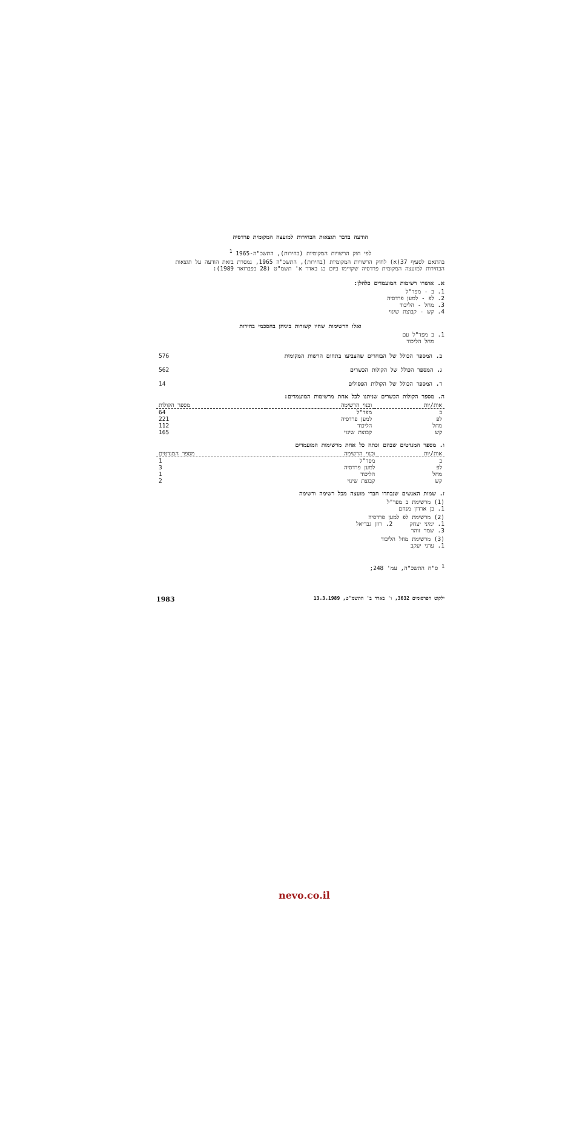הודעה בדבר תוצאות הבחירות למועצה המקומית פרדסיה
לפי חוק הרשויות המקומיות (בחירות), התשכ"ה-1965 <sup>1</sup>
בהתאם לסעיף 37(א) לחוק הרשויות המקומיות (בחירות), התשכ"ה 1965, נמסרת בזאת הודעה על תוצאות הבחירות למועצה המקומית פרדסיה שקויימו ביום כג באדר א' תשמ"ט (28 בפברואר 1989):
א. אושרו רשימות המועמדים כלהלן:
1. ב - מפד"ל
2. לפ - למען פרדסיה
3. מחל - הליכוד
4. קש - קבוצת שינוי
ואלו הרשימות שהיו קשורות ביניהן בהסכמי בחירות
1. ב מפד"ל עם
מחל הליכוד
| ב. המספר הכולל של הבוחרים שהצביעו בתחום הרשות המקומית | 576 |
| ג. המספר הכולל של הקולות הכשרים | 562 |
| ד. המספר הכולל של הקולות הפסולים | 14 |
ה. מספר הקולות הכשרים שניתנו לכל אחת מרשימות המועמדים:
| אות/יות | וכנוי הרשימה | מספר הקולות |
| --- | --- | --- |
| ב | מפד"ל | 64 |
| לפ | למען פרדסיה | 221 |
| מחל | הליכוד | 112 |
| קש | קבוצת שינוי | 165 |
ו. מספר המנדטים שבהם זכתה כל אחת מרשימות המועמדים
| אות/יות | וכנוי הרשימה | מספר המנדטים |
| --- | --- | --- |
| ב | מפד"ל | 1 |
| לפ | למען פרדסיה | 3 |
| מחל | הליכוד | 1 |
| קש | קבוצת שינוי | 2 |
ז. שמות האנשים שנבחרו חברי מועצה מכל רשימה ורשימה
(1) מרשימת ב מפד"ל
1. בן ארדון מנחם
(2) מרשימת לפ למען פרדסיה
1. ימיני יצחק 2. רוזן גבריאל
3. שמר זוהר
(3) מרשימת מחל הליכוד
1. עדני יעקב
<sup>1</sup> ס"ח התשכ"ה, עמ' 248;
ילקוט הפרסומים 3632, ו' באדר ב' התשמ"ט, 13.3.1989 1983
nevo.co.il